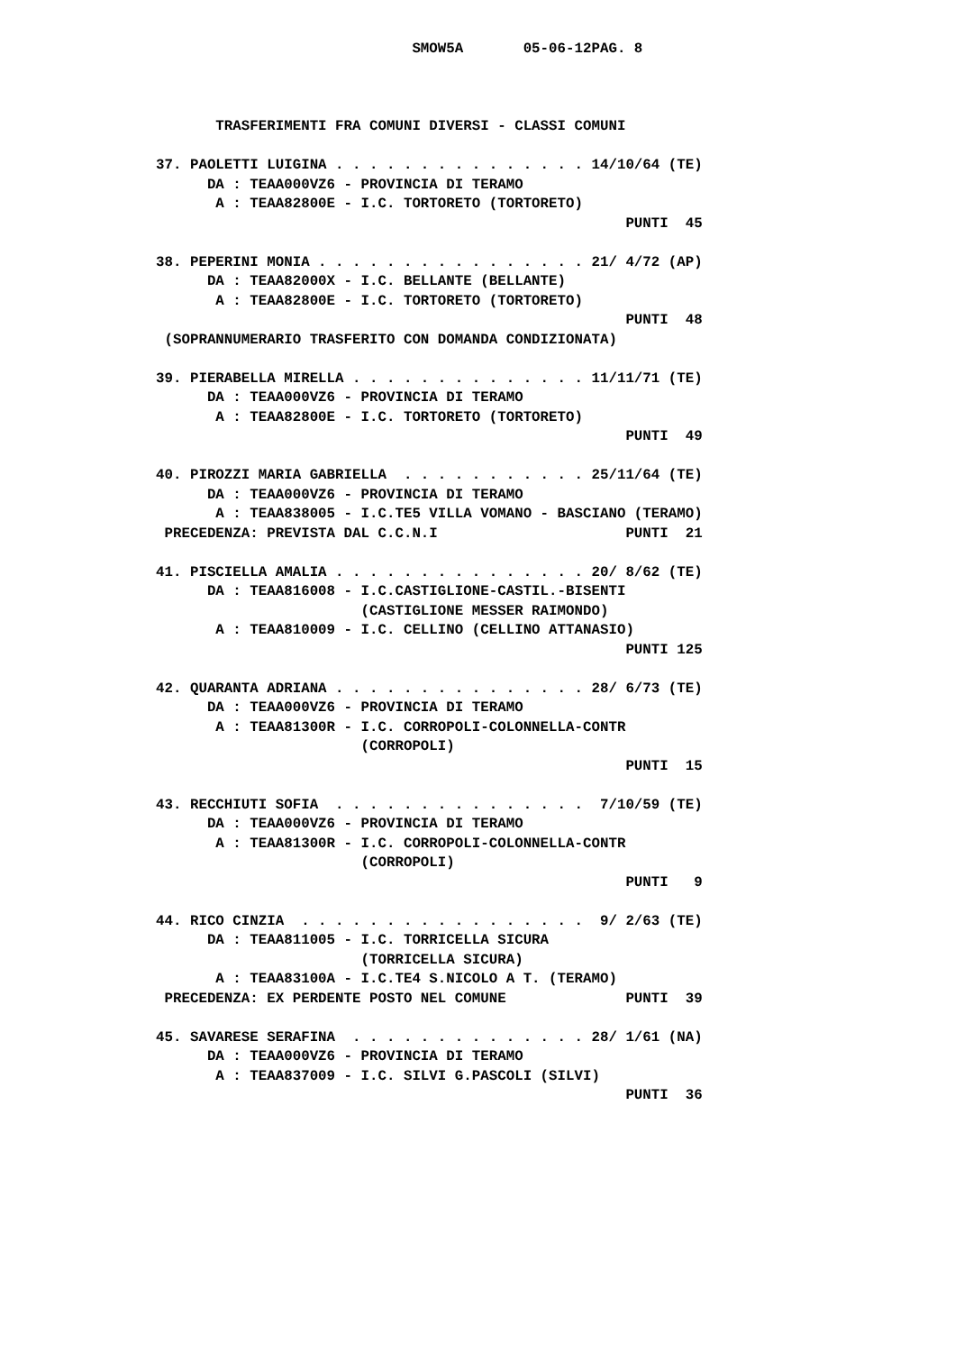SMOW5A       05-06-12PAG. 8



       TRASFERIMENTI FRA COMUNI DIVERSI - CLASSI COMUNI

37. PAOLETTI LUIGINA . . . . . . . . . . . . . . . 14/10/64 (TE)
      DA : TEAA000VZ6 - PROVINCIA DI TERAMO
       A : TEAA82800E - I.C. TORTORETO (TORTORETO)
                                                       PUNTI  45

38. PEPERINI MONIA . . . . . . . . . . . . . . . . 21/ 4/72 (AP)
      DA : TEAA82000X - I.C. BELLANTE (BELLANTE)
       A : TEAA82800E - I.C. TORTORETO (TORTORETO)
                                                       PUNTI  48
 (SOPRANNUMERARIO TRASFERITO CON DOMANDA CONDIZIONATA)

39. PIERABELLA MIRELLA . . . . . . . . . . . . . . 11/11/71 (TE)
      DA : TEAA000VZ6 - PROVINCIA DI TERAMO
       A : TEAA82800E - I.C. TORTORETO (TORTORETO)
                                                       PUNTI  49

40. PIROZZI MARIA GABRIELLA  . . . . . . . . . . . 25/11/64 (TE)
      DA : TEAA000VZ6 - PROVINCIA DI TERAMO
       A : TEAA838005 - I.C.TE5 VILLA VOMANO - BASCIANO (TERAMO)
 PRECEDENZA: PREVISTA DAL C.C.N.I                      PUNTI  21

41. PISCIELLA AMALIA . . . . . . . . . . . . . . . 20/ 8/62 (TE)
      DA : TEAA816008 - I.C.CASTIGLIONE-CASTIL.-BISENTI
                        (CASTIGLIONE MESSER RAIMONDO)
       A : TEAA810009 - I.C. CELLINO (CELLINO ATTANASIO)
                                                       PUNTI 125

42. QUARANTA ADRIANA . . . . . . . . . . . . . . . 28/ 6/73 (TE)
      DA : TEAA000VZ6 - PROVINCIA DI TERAMO
       A : TEAA81300R - I.C. CORROPOLI-COLONNELLA-CONTR
                        (CORROPOLI)
                                                       PUNTI  15

43. RECCHIUTI SOFIA  . . . . . . . . . . . . . . .  7/10/59 (TE)
      DA : TEAA000VZ6 - PROVINCIA DI TERAMO
       A : TEAA81300R - I.C. CORROPOLI-COLONNELLA-CONTR
                        (CORROPOLI)
                                                       PUNTI   9

44. RICO CINZIA  . . . . . . . . . . . . . . . . .  9/ 2/63 (TE)
      DA : TEAA811005 - I.C. TORRICELLA SICURA
                        (TORRICELLA SICURA)
       A : TEAA83100A - I.C.TE4 S.NICOLO A T. (TERAMO)
 PRECEDENZA: EX PERDENTE POSTO NEL COMUNE              PUNTI  39

45. SAVARESE SERAFINA  . . . . . . . . . . . . . . 28/ 1/61 (NA)
      DA : TEAA000VZ6 - PROVINCIA DI TERAMO
       A : TEAA837009 - I.C. SILVI G.PASCOLI (SILVI)
                                                       PUNTI  36